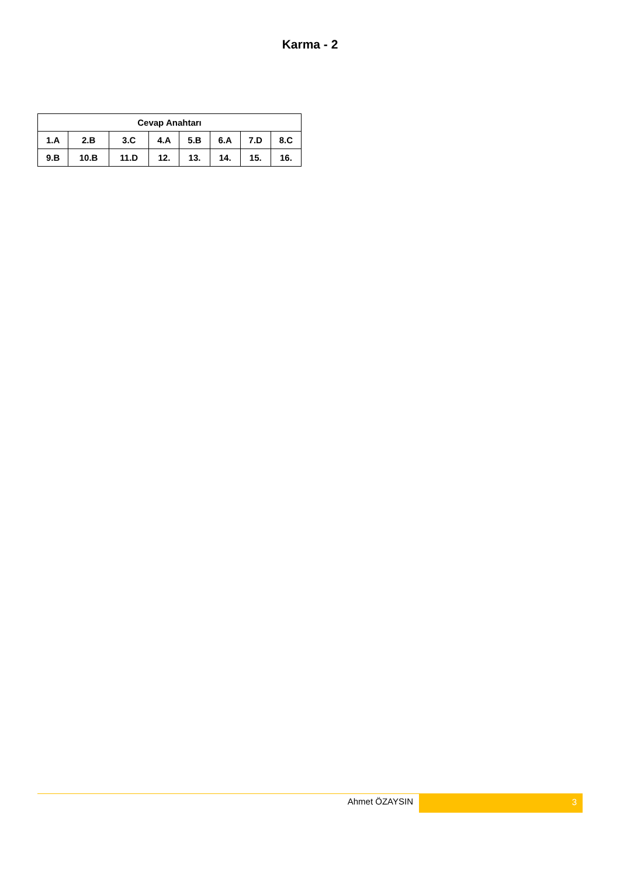Karma - 2
| Cevap Anahtarı | | | | | | | |
| --- | --- | --- | --- | --- | --- | --- | --- |
| 1.A | 2.B | 3.C | 4.A | 5.B | 6.A | 7.D | 8.C |
| 9.B | 10.B | 11.D | 12. | 13. | 14. | 15. | 16. |
Ahmet ÖZAYSIN
3